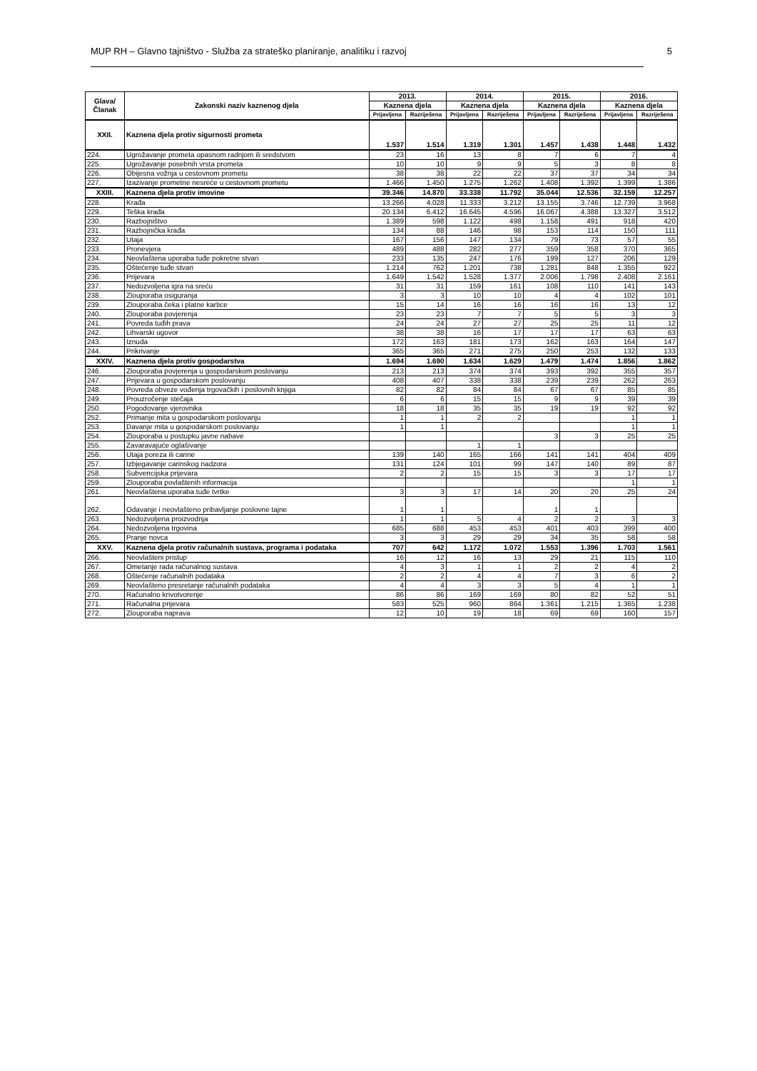MUP RH – Glavno tajništvo - Služba za strateško planiranje, analitiku i razvoj 5
| Glava/ Članak | Zakonski naziv kaznenog djela | 2013. | | 2014. | | 2015. | | 2016. | |
| --- | --- | --- | --- | --- | --- | --- | --- | --- | --- |
| | | Kaznena djela | | Kaznena djela | | Kaznena djela | | Kaznena djela | |
| | | Prijavljena | Razriješena | Prijavljena | Razriješena | Prijavljena | Razriješena | Prijavljena | Razriješena |
| XXII. | Kaznena djela protiv sigurnosti prometa | 1.537 | 1.514 | 1.319 | 1.301 | 1.457 | 1.438 | 1.448 | 1.432 |
| 224. | Ugrožavanje prometa opasnom radnjom ili sredstvom | 23 | 16 | 13 | 8 | 7 | 6 | 7 | 4 |
| 225. | Ugrožavanje posebnih vrsta prometa | 10 | 10 | 9 | 9 | 5 | 3 | 8 | 8 |
| 226. | Obijesna vožnja u cestovnom prometu | 38 | 38 | 22 | 22 | 37 | 37 | 34 | 34 |
| 227. | Izazivanje prometne nesreće u cestovnom prometu | 1.466 | 1.450 | 1.275 | 1.262 | 1.408 | 1.392 | 1.399 | 1.386 |
| XXIII. | Kaznena djela protiv imovine | 39.346 | 14.870 | 33.338 | 11.792 | 35.044 | 12.536 | 32.159 | 12.257 |
| 228. | Krađa | 13.266 | 4.028 | 11.333 | 3.212 | 13.155 | 3.746 | 12.739 | 3.968 |
| 229. | Teška krađa | 20.134 | 6.412 | 16.645 | 4.596 | 16.067 | 4.388 | 13.327 | 3.512 |
| 230. | Razbojništvo | 1.389 | 598 | 1.122 | 498 | 1.158 | 491 | 918 | 420 |
| 231. | Razbojnička krađa | 134 | 88 | 146 | 98 | 153 | 114 | 150 | 111 |
| 232. | Utaja | 167 | 156 | 147 | 134 | 79 | 73 | 57 | 55 |
| 233. | Pronevjera | 489 | 488 | 282 | 277 | 359 | 358 | 370 | 365 |
| 234. | Neovlaštena uporaba tuđe pokretne stvari | 233 | 135 | 247 | 176 | 199 | 127 | 206 | 129 |
| 235. | Oštećenje tuđe stvari | 1.214 | 762 | 1.201 | 738 | 1.281 | 848 | 1.355 | 922 |
| 236. | Prijevara | 1.649 | 1.542 | 1.528 | 1.377 | 2.006 | 1.798 | 2.408 | 2.161 |
| 237. | Nedozvoljena igra na sreću | 31 | 31 | 159 | 161 | 108 | 110 | 141 | 143 |
| 238. | Zlouporaba osiguranja | 3 | 3 | 10 | 10 | 4 | 4 | 102 | 101 |
| 239. | Zlouporaba čeka i platne kartice | 15 | 14 | 16 | 16 | 16 | 16 | 13 | 12 |
| 240. | Zlouporaba povjerenja | 23 | 23 | 7 | 7 | 5 | 5 | 3 | 3 |
| 241. | Povreda tuđih prava | 24 | 24 | 27 | 27 | 25 | 25 | 11 | 12 |
| 242. | Lihvarski ugovor | 38 | 38 | 16 | 17 | 17 | 17 | 63 | 63 |
| 243. | Iznuda | 172 | 163 | 181 | 173 | 162 | 163 | 164 | 147 |
| 244. | Prikrivanje | 365 | 365 | 271 | 275 | 250 | 253 | 132 | 133 |
| XXIV. | Kaznena djela protiv gospodarstva | 1.694 | 1.690 | 1.634 | 1.629 | 1.479 | 1.474 | 1.856 | 1.862 |
| 246. | Zlouporaba povjerenja u gospodarskom poslovanju | 213 | 213 | 374 | 374 | 393 | 392 | 355 | 357 |
| 247. | Prijevara u gospodarskom poslovanju | 408 | 407 | 338 | 338 | 239 | 239 | 262 | 263 |
| 248. | Povreda obveze vođenja trgovačkih i poslovnih knjiga | 82 | 82 | 84 | 84 | 67 | 67 | 85 | 85 |
| 249. | Prouzročenje stečaja | 6 | 6 | 15 | 15 | 9 | 9 | 39 | 39 |
| 250. | Pogodovanje vjerovnika | 18 | 18 | 35 | 35 | 19 | 19 | 92 | 92 |
| 252. | Primanje mita u gospodarskom poslovanju | 1 | 1 | 2 | 2 | | | 1 | 1 |
| 253. | Davanje mita u gospodarskom poslovanju | 1 | 1 | | | | | 1 | 1 |
| 254. | Zlouporaba u postupku javne nabave | | | | | 3 | 3 | 25 | 25 |
| 255. | Zavaravajuće oglašivanje | | | 1 | 1 | | | | |
| 256. | Utaja poreza ili carine | 139 | 140 | 165 | 166 | 141 | 141 | 404 | 409 |
| 257. | Izbjegavanje carinskog nadzora | 131 | 124 | 101 | 99 | 147 | 140 | 89 | 87 |
| 258. | Subvencijska prijevara | 2 | 2 | 15 | 15 | 3 | 3 | 17 | 17 |
| 259. | Zlouporaba povlaštenih informacija | | | | | | | 1 | 1 |
| 261. | Neovlaštena uporaba tuđe tvrtke | 3 | 3 | 17 | 14 | 20 | 20 | 25 | 24 |
| 262. | Odavanje i neovlašteno pribavljanje poslovne tajne | 1 | 1 | | | 1 | 1 | | |
| 263. | Nedozvoljena proizvodnja | 1 | 1 | 5 | 4 | 2 | 2 | 3 | 3 |
| 264. | Nedozvoljena trgovina | 685 | 688 | 453 | 453 | 401 | 403 | 399 | 400 |
| 265. | Pranje novca | 3 | 3 | 29 | 29 | 34 | 35 | 58 | 58 |
| XXV. | Kaznena djela protiv računalnih sustava, programa i podataka | 707 | 642 | 1.172 | 1.072 | 1.553 | 1.396 | 1.703 | 1.561 |
| 266. | Neovlašteni pristup | 16 | 12 | 16 | 13 | 29 | 21 | 115 | 110 |
| 267. | Ometanje rada računalnog sustava | 4 | 3 | 1 | 1 | 2 | 2 | 4 | 2 |
| 268. | Oštećenje računalnih podataka | 2 | 2 | 4 | 4 | 7 | 3 | 6 | 2 |
| 269. | Neovlašteno presretanje računalnih podataka | 4 | 4 | 3 | 3 | 5 | 4 | 1 | 1 |
| 270. | Računalno krivotvorenje | 86 | 86 | 169 | 169 | 80 | 82 | 52 | 51 |
| 271. | Računalna prijevara | 583 | 525 | 960 | 864 | 1.361 | 1.215 | 1.365 | 1.238 |
| 272. | Zlouporaba naprava | 12 | 10 | 19 | 18 | 69 | 69 | 160 | 157 |